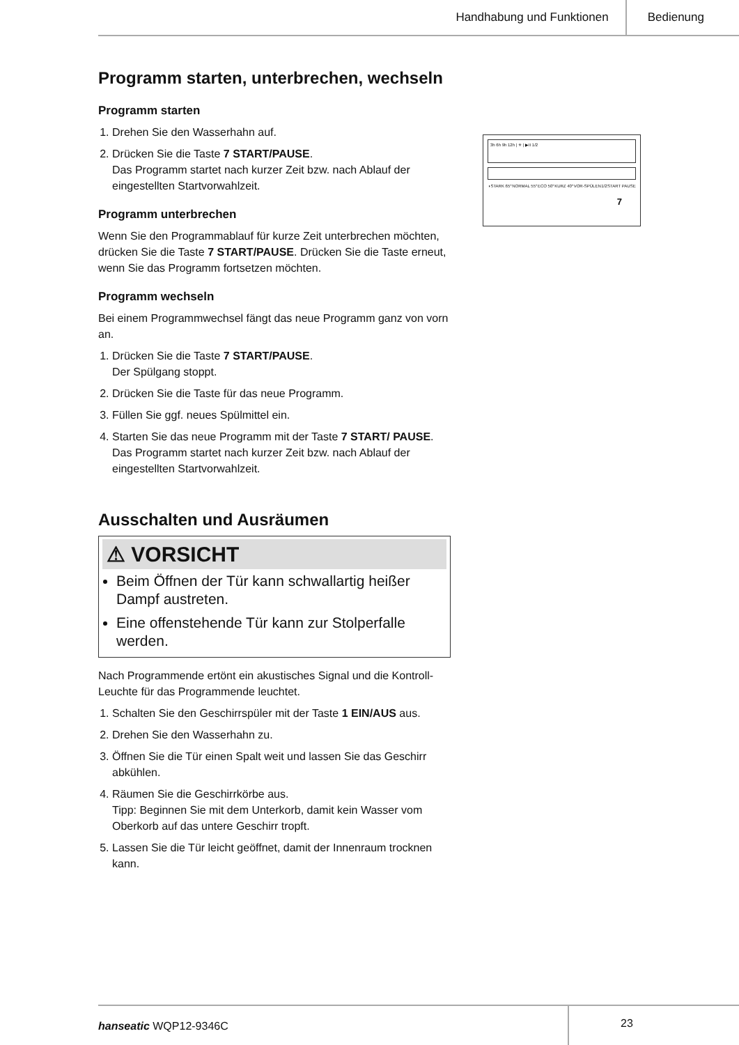Handhabung und Funktionen Bedienung
Programm starten, unterbrechen, wechseln
Programm starten
1. Drehen Sie den Wasserhahn auf.
2. Drücken Sie die Taste 7 START/PAUSE.
Das Programm startet nach kurzer Zeit bzw. nach Ablauf der eingestellten Startvorwahlzeit.
Programm unterbrechen
Wenn Sie den Programmablauf für kurze Zeit unterbrechen möchten, drücken Sie die Taste 7 START/PAUSE. Drücken Sie die Taste erneut, wenn Sie das Programm fortsetzen möchten.
Programm wechseln
Bei einem Programmwechsel fängt das neue Programm ganz von vorn an.
1. Drücken Sie die Taste 7 START/PAUSE.
Der Spülgang stoppt.
2. Drücken Sie die Taste für das neue Programm.
3. Füllen Sie ggf. neues Spülmittel ein.
4. Starten Sie das neue Programm mit der Taste 7 START/ PAUSE.
Das Programm startet nach kurzer Zeit bzw. nach Ablauf der eingestellten Startvorwahlzeit.
Ausschalten und Ausräumen
⚠ VORSICHT
Beim Öffnen der Tür kann schwallartig heißer Dampf austreten.
Eine offenstehende Tür kann zur Stolperfalle werden.
Nach Programmende ertönt ein akustisches Signal und die Kontroll-Leuchte für das Programmende leuchtet.
1. Schalten Sie den Geschirrspüler mit der Taste 1 EIN/AUS aus.
2. Drehen Sie den Wasserhahn zu.
3. Öffnen Sie die Tür einen Spalt weit und lassen Sie das Geschirr abkühlen.
4. Räumen Sie die Geschirrkörbe aus.
Tipp: Beginnen Sie mit dem Unterkorb, damit kein Wasser vom Oberkorb auf das untere Geschirr tropft.
5. Lassen Sie die Tür leicht geöffnet, damit der Innenraum trocknen kann.
3h 6h 9h 12h | ✳ | ▶II 1/2
◑ STARK 65° NORMAL 55° ECO 50° KURZ 40° VOR-SPÜLEN 1/2 START PAUSE
7
hanseatic WQP12-9346C
23